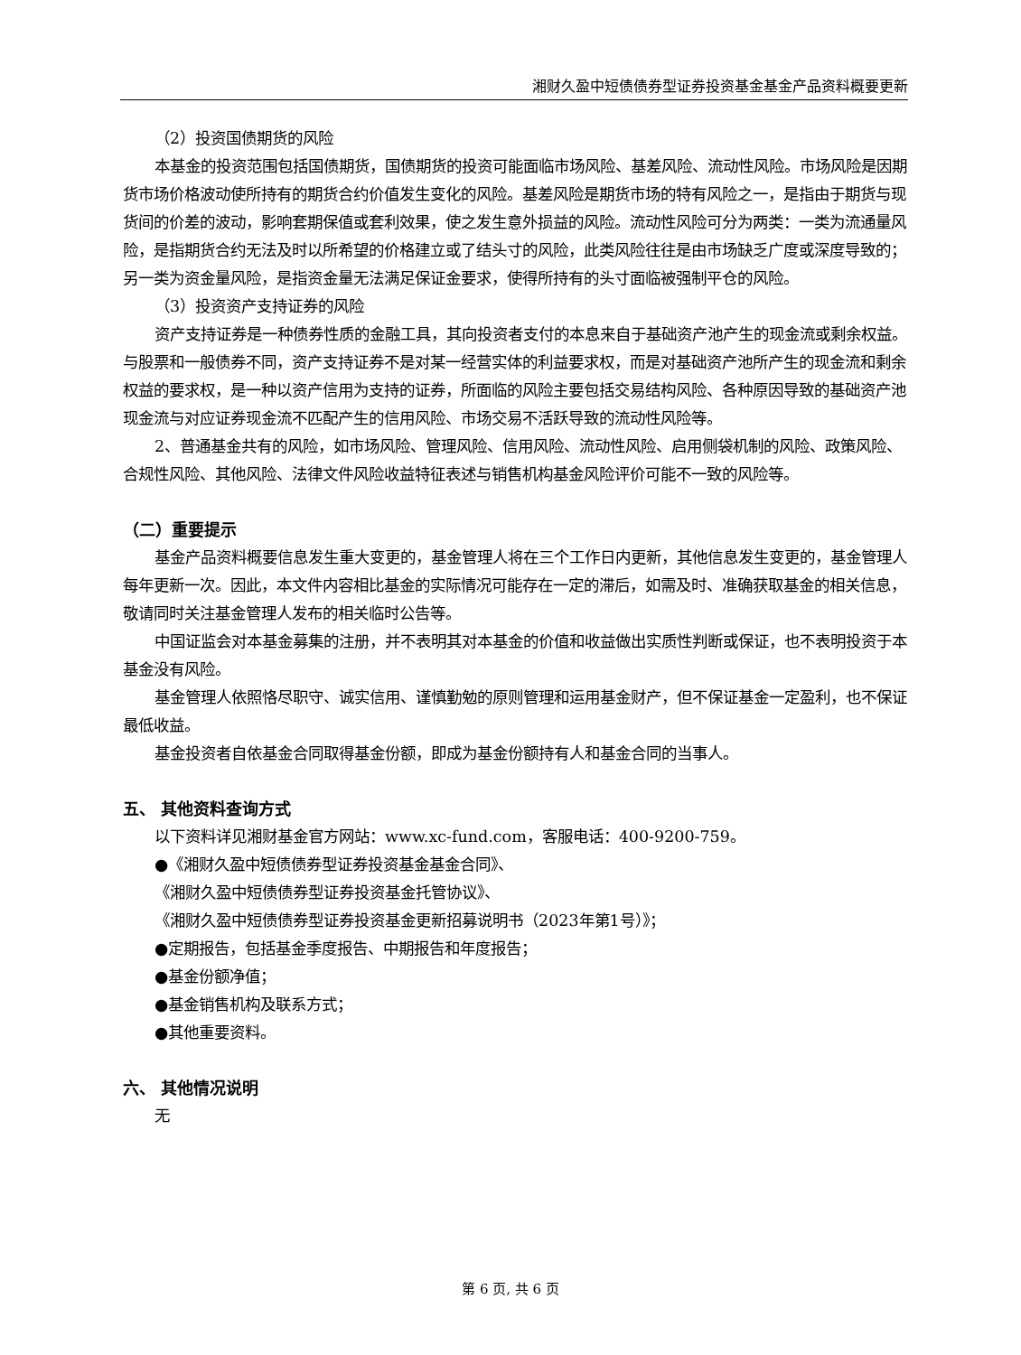湘财久盈中短债债券型证券投资基金基金产品资料概要更新
（2）投资国债期货的风险
本基金的投资范围包括国债期货，国债期货的投资可能面临市场风险、基差风险、流动性风险。市场风险是因期货市场价格波动使所持有的期货合约价值发生变化的风险。基差风险是期货市场的特有风险之一，是指由于期货与现货间的价差的波动，影响套期保值或套利效果，使之发生意外损益的风险。流动性风险可分为两类：一类为流通量风险，是指期货合约无法及时以所希望的价格建立或了结头寸的风险，此类风险往往是由市场缺乏广度或深度导致的；另一类为资金量风险，是指资金量无法满足保证金要求，使得所持有的头寸面临被强制平仓的风险。
（3）投资资产支持证券的风险
资产支持证券是一种债券性质的金融工具，其向投资者支付的本息来自于基础资产池产生的现金流或剩余权益。与股票和一般债券不同，资产支持证券不是对某一经营实体的利益要求权，而是对基础资产池所产生的现金流和剩余权益的要求权，是一种以资产信用为支持的证券，所面临的风险主要包括交易结构风险、各种原因导致的基础资产池现金流与对应证券现金流不匹配产生的信用风险、市场交易不活跃导致的流动性风险等。
2、普通基金共有的风险，如市场风险、管理风险、信用风险、流动性风险、启用侧袋机制的风险、政策风险、合规性风险、其他风险、法律文件风险收益特征表述与销售机构基金风险评价可能不一致的风险等。
（二）重要提示
基金产品资料概要信息发生重大变更的，基金管理人将在三个工作日内更新，其他信息发生变更的，基金管理人每年更新一次。因此，本文件内容相比基金的实际情况可能存在一定的滞后，如需及时、准确获取基金的相关信息，敬请同时关注基金管理人发布的相关临时公告等。
中国证监会对本基金募集的注册，并不表明其对本基金的价值和收益做出实质性判断或保证，也不表明投资于本基金没有风险。
基金管理人依照恪尽职守、诚实信用、谨慎勤勉的原则管理和运用基金财产，但不保证基金一定盈利，也不保证最低收益。
基金投资者自依基金合同取得基金份额，即成为基金份额持有人和基金合同的当事人。
五、 其他资料查询方式
以下资料详见湘财基金官方网站：www.xc-fund.com，客服电话：400-9200-759。
●《湘财久盈中短债债券型证券投资基金基金合同》、
《湘财久盈中短债债券型证券投资基金托管协议》、
《湘财久盈中短债债券型证券投资基金更新招募说明书（2023年第1号）》；
●定期报告，包括基金季度报告、中期报告和年度报告；
●基金份额净值；
●基金销售机构及联系方式；
●其他重要资料。
六、 其他情况说明
无
第 6 页, 共 6 页